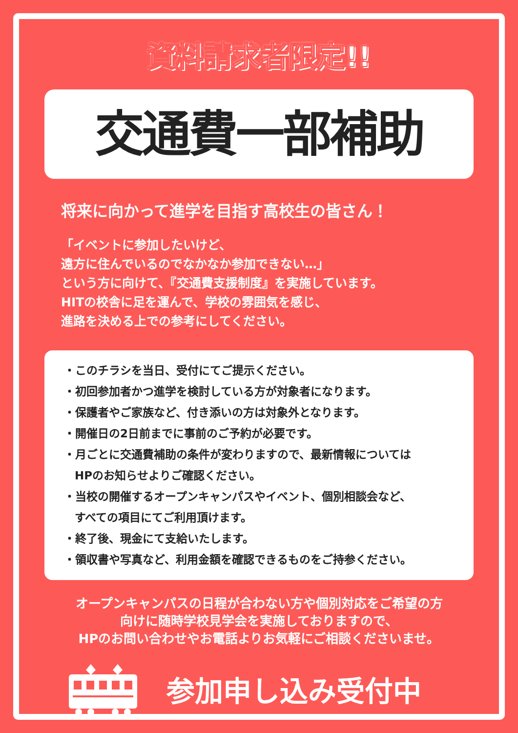資料請求者限定!!
交通費一部補助
将来に向かって進学を目指す高校生の皆さん！
「イベントに参加したいけど、
遠方に住んでいるのでなかなか参加できない…」
という方に向けて、『交通費支援制度』を実施しています。
HITの校舎に足を運んで、学校の雰囲気を感じ、
進路を決める上での参考にしてください。
・このチラシを当日、受付にてご提示ください。
・初回参加者かつ進学を検討している方が対象者になります。
・保護者やご家族など、付き添いの方は対象外となります。
・開催日の2日前までに事前のご予約が必要です。
・月ごとに交通費補助の条件が変わりますので、最新情報については
HPのお知らせよりご確認ください。
・当校の開催するオープンキャンパスやイベント、個別相談会など、
すべての項目にてご利用頂けます。
・終了後、現金にて支給いたします。
・領収書や写真など、利用金額を確認できるものをご持参ください。
オープンキャンパスの日程が合わない方や個別対応をご希望の方
向けに随時学校見学会を実施しておりますので、
HPのお問い合わせやお電話よりお気軽にご相談くださいませ。
参加申し込み受付中